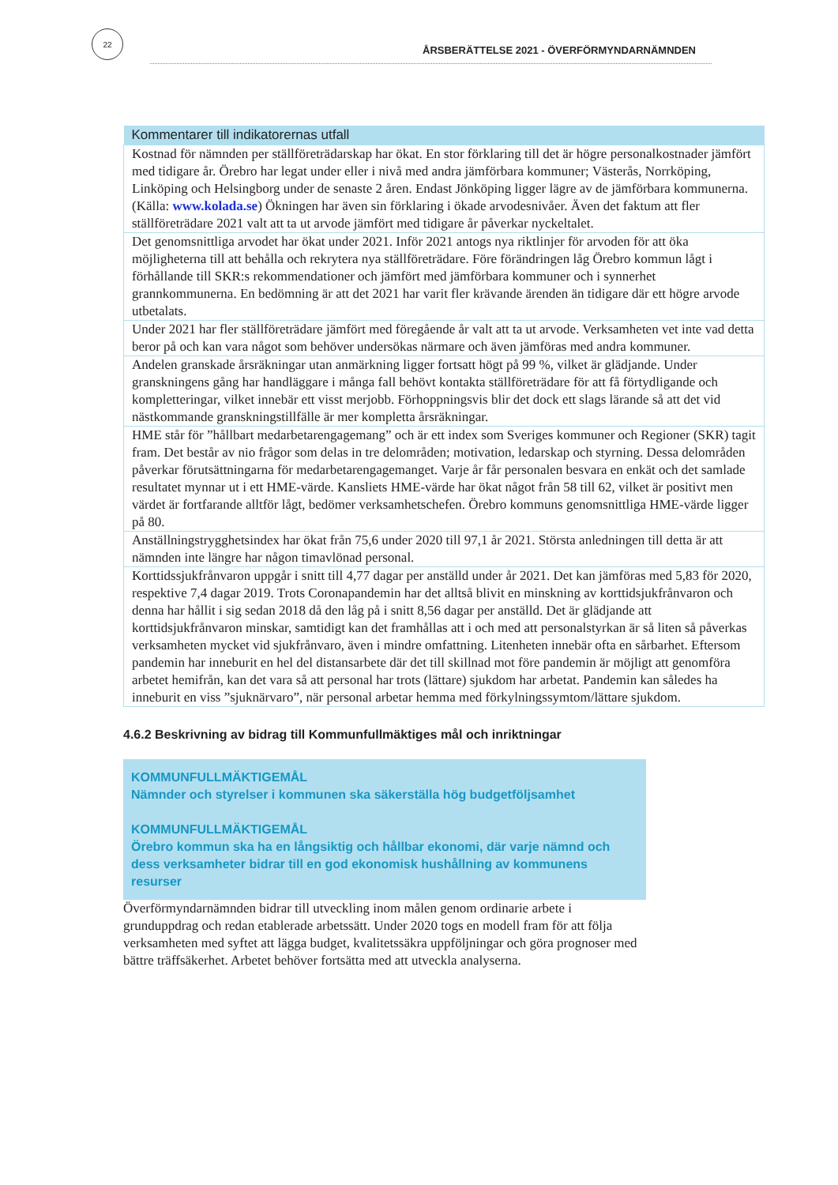22
ÅRSBERÄTTELSE 2021 - ÖVERFÖRMYNDARNÄMNDEN
| Kommentarer till indikatorernas utfall |
| --- |
| Kostnad för nämnden per ställföreträdarskap har ökat. En stor förklaring till det är högre personalkostnader jämfört med tidigare år. Örebro har legat under eller i nivå med andra jämförbara kommuner; Västerås, Norrköping, Linköping och Helsingborg under de senaste 2 åren. Endast Jönköping ligger lägre av de jämförbara kommunerna. (Källa: www.kolada.se ) Ökningen har även sin förklaring i ökade arvodesnivåer. Även det faktum att fler ställföreträdare 2021 valt att ta ut arvode jämfört med tidigare år påverkar nyckeltalet. |
| Det genomsnittliga arvodet har ökat under 2021. Inför 2021 antogs nya riktlinjer för arvoden för att öka möjligheterna till att behålla och rekrytera nya ställföreträdare. Före förändringen låg Örebro kommun lågt i förhållande till SKR:s rekommendationer och jämfört med jämförbara kommuner och i synnerhet grannkommunerna. En bedömning är att det 2021 har varit fler krävande ärenden än tidigare där ett högre arvode utbetalats. |
| Under 2021 har fler ställföreträdare jämfört med föregående år valt att ta ut arvode. Verksamheten vet inte vad detta beror på och kan vara något som behöver undersökas närmare och även jämföras med andra kommuner. |
| Andelen granskade årsräkningar utan anmärkning ligger fortsatt högt på 99 %, vilket är glädjande. Under granskningens gång har handläggare i många fall behövt kontakta ställföreträdare för att få förtydligande och kompletteringar, vilket innebär ett visst merjobb. Förhoppningsvis blir det dock ett slags lärande så att det vid nästkommande granskningstillfälle är mer kompletta årsräkningar. |
| HME står för ”hållbart medarbetarengagemang” och är ett index som Sveriges kommuner och Regioner (SKR) tagit fram. Det består av nio frågor som delas in tre delområden; motivation, ledarskap och styrning. Dessa delområden påverkar förutsättningarna för medarbetarengagemanget. Varje år får personalen besvara en enkät och det samlade resultatet mynnar ut i ett HME-värde. Kansliets HME-värde har ökat något från 58 till 62, vilket är positivt men värdet är fortfarande alltför lågt, bedömer verksamhetschefen. Örebro kommuns genomsnittliga HME-värde ligger på 80. |
| Anställningstrygghetsindex har ökat från 75,6 under 2020 till 97,1 år 2021. Största anledningen till detta är att nämnden inte längre har någon timavlönad personal. |
| Korttidssjukfrånvaron uppgår i snitt till 4,77 dagar per anställd under år 2021. Det kan jämföras med 5,83 för 2020, respektive 7,4 dagar 2019. Trots Coronapandemin har det alltså blivit en minskning av korttidsjukfrånvaron och denna har hållit i sig sedan 2018 då den låg på i snitt 8,56 dagar per anställd. Det är glädjande att korttidsjukfrånvaron minskar, samtidigt kan det framhållas att i och med att personalstyrkan är så liten så påverkas verksamheten mycket vid sjukfrånvaro, även i mindre omfattning. Litenheten innebär ofta en sårbarhet. Eftersom pandemin har inneburit en hel del distansarbete där det till skillnad mot före pandemin är möjligt att genomföra arbetet hemifrån, kan det vara så att personal har trots (lättare) sjukdom har arbetat. Pandemin kan således ha inneburit en viss ”sjuknärvaro”, när personal arbetar hemma med förkylningssymtom/lättare sjukdom. |
4.6.2 Beskrivning av bidrag till Kommunfullmäktiges mål och inriktningar
KOMMUNFULLMÄKTIGEMÅL
Nämnder och styrelser i kommunen ska säkerställa hög budgetföljsamhet
KOMMUNFULLMÄKTIGEMÅL
Örebro kommun ska ha en långsiktig och hållbar ekonomi, där varje nämnd och dess verksamheter bidrar till en god ekonomisk hushållning av kommunens resurser
Överförmyndarnämnden bidrar till utveckling inom målen genom ordinarie arbete i grunduppdrag och redan etablerade arbetssätt. Under 2020 togs en modell fram för att följa verksamheten med syftet att lägga budget, kvalitetssäkra uppföljningar och göra prognoser med bättre träffsäkerhet. Arbetet behöver fortsätta med att utveckla analyserna.